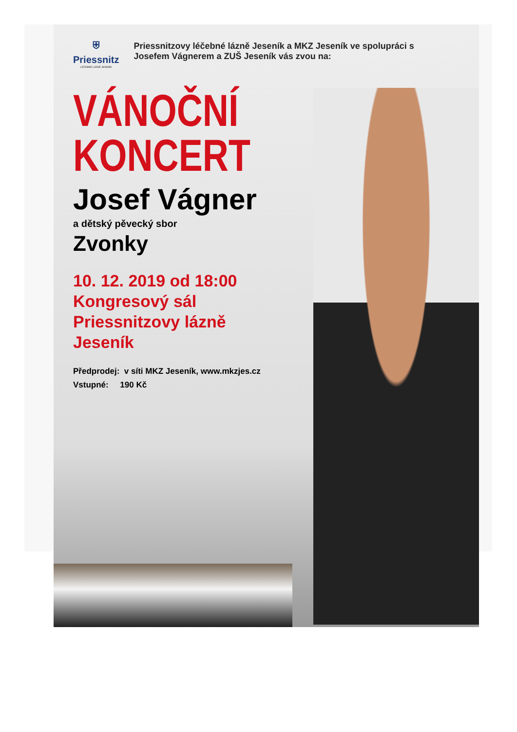⛨
Priessnitz
LÉČEBNÉ LÁZNĚ JESENÍK
Priessnitzovy léčebné lázně Jeseník a MKZ Jeseník ve spolupráci s Josefem Vágnerem a ZUŠ Jeseník vás zvou na:
VÁNOČNÍ
KONCERT
Josef Vágner
a dětský pěvecký sbor
Zvonky
10. 12. 2019 od 18:00
Kongresový sál
Priessnitzovy lázně
Jeseník
Předprodej: v síti MKZ Jeseník, www.mkzjes.cz
Vstupné: 190 Kč